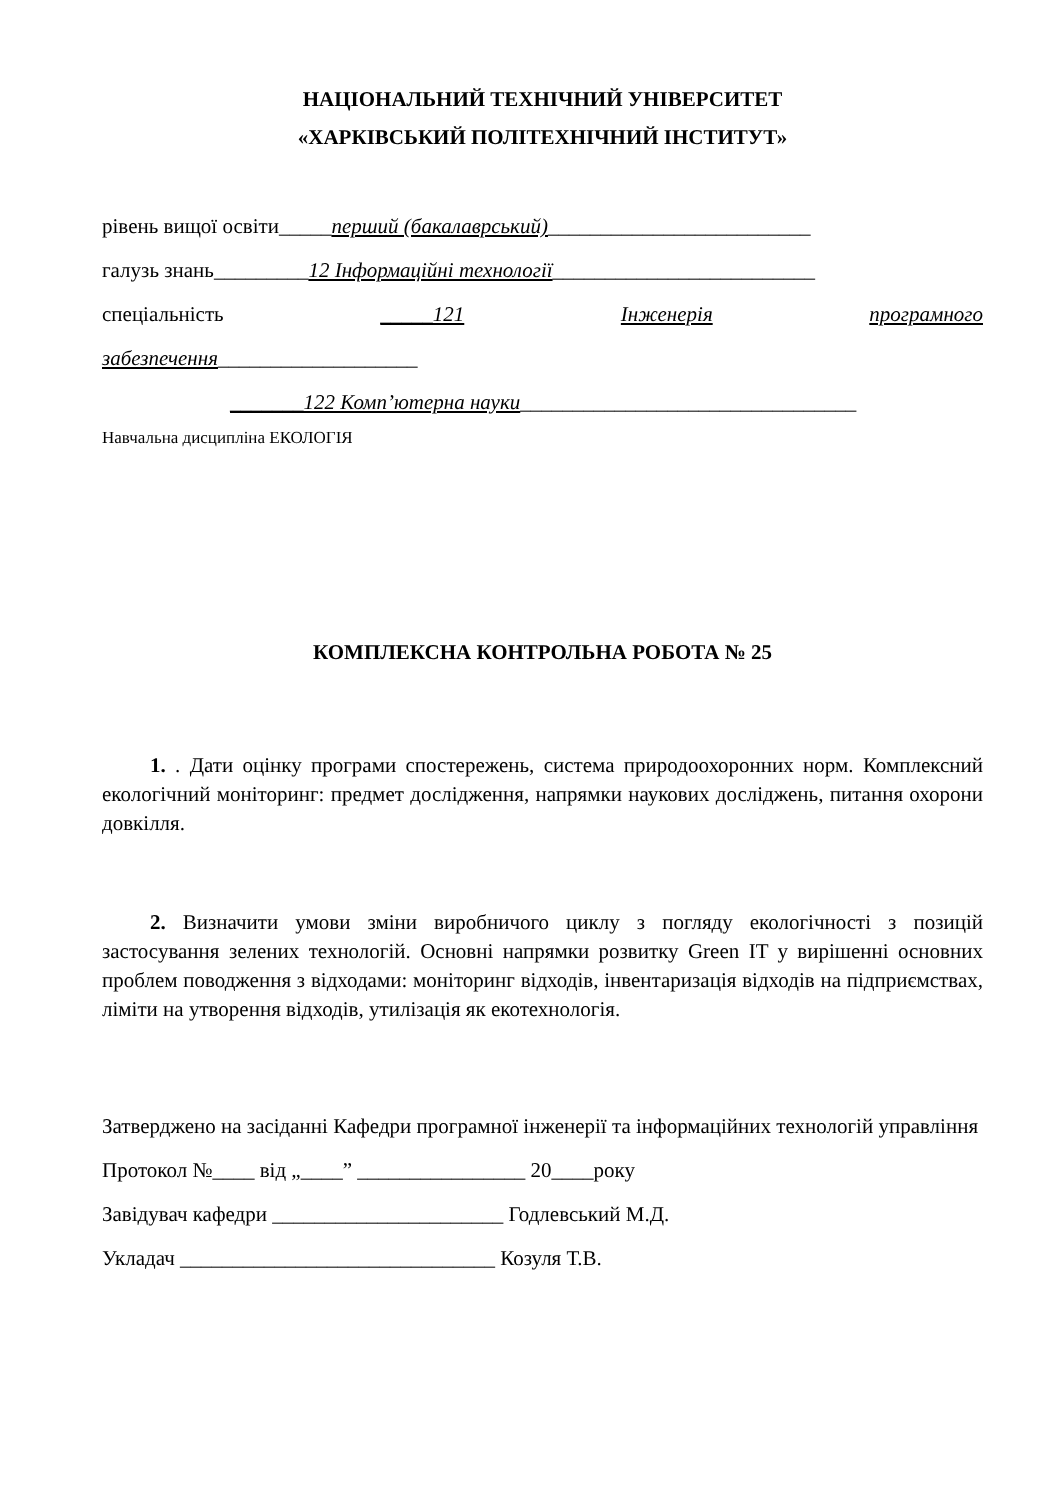НАЦІОНАЛЬНИЙ ТЕХНІЧНИЙ УНІВЕРСИТЕТ
«ХАРКІВСЬКИЙ ПОЛІТЕХНІЧНИЙ ІНСТИТУТ»
рівень вищої освіти_____перший (бакалаврський)_________________________
галузь знань_________12 Інформаційні технології_________________________
спеціальність _____121 Інженерія програмного
забезпечення___________________
_______122 Комп’ютерна науки________________________________
Навчальна дисципліна ЕКОЛОГІЯ
КОМПЛЕКСНА КОНТРОЛЬНА РОБОТА № 25
1. . Дати оцінку програми спостережень, система природоохоронних норм. Комплексний екологічний моніторинг: предмет дослідження, напрямки наукових досліджень, питання охорони довкілля.
2. Визначити умови зміни виробничого циклу з погляду екологічності з позицій застосування зелених технологій. Основні напрямки розвитку Green IT у вирішенні основних проблем поводження з відходами: моніторинг відходів, інвентаризація відходів на підприємствах, ліміти на утворення відходів, утилізація як екотехнологія.
Затверджено на засіданні Кафедри програмної інженерії та інформаційних технологій управління
Протокол №____ від „____” ________________ 20____року
Завідувач кафедри ______________________ Годлевський М.Д.
Укладач ______________________________ Козуля Т.В.